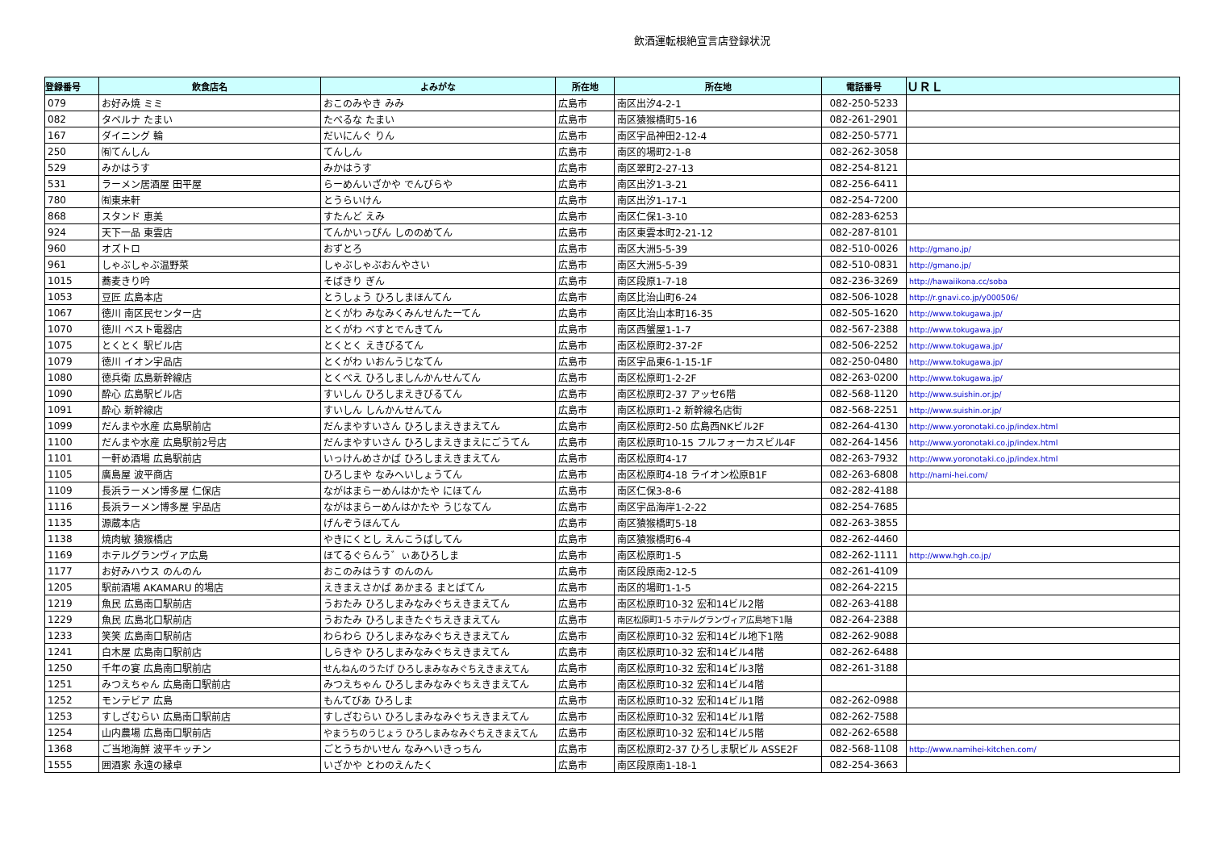飲酒運転根絶宣言店登録状況
| 登録番号 | 飲食店名 | よみがな | 所在地 | 所在地 | 電話番号 | ＵＲＬ |
| --- | --- | --- | --- | --- | --- | --- |
| 079 | お好み焼 ミミ | おこのみやき みみ | 広島市 | 南区出汐4-2-1 | 082-250-5233 | |
| 082 | タベルナ たまい | たべるな たまい | 広島市 | 南区猿猴橋町5-16 | 082-261-2901 | |
| 167 | ダイニング 輪 | だいにんぐ りん | 広島市 | 南区宇品神田2-12-4 | 082-250-5771 | |
| 250 | ㈲てんしん | てんしん | 広島市 | 南区的場町2-1-8 | 082-262-3058 | |
| 529 | みかはうす | みかはうす | 広島市 | 南区翠町2-27-13 | 082-254-8121 | |
| 531 | ラーメン居酒屋 田平屋 | らーめんいざかや でんびらや | 広島市 | 南区出汐1-3-21 | 082-256-6411 | |
| 780 | ㈲東来軒 | とうらいけん | 広島市 | 南区出汐1-17-1 | 082-254-7200 | |
| 868 | スタンド 恵美 | すたんど えみ | 広島市 | 南区仁保1-3-10 | 082-283-6253 | |
| 924 | 天下一品 東雲店 | てんかいっぴん しののめてん | 広島市 | 南区東雲本町2-21-12 | 082-287-8101 | |
| 960 | オズトロ | おずとろ | 広島市 | 南区大洲5-5-39 | 082-510-0026 | http://gmano.jp/ |
| 961 | しゃぶしゃぶ温野菜 | しゃぶしゃぶおんやさい | 広島市 | 南区大洲5-5-39 | 082-510-0831 | http://gmano.jp/ |
| 1015 | 蕎麦きり吟 | そばきり ぎん | 広島市 | 南区段原1-7-18 | 082-236-3269 | http://hawaiikona.cc/soba |
| 1053 | 豆匠 広島本店 | とうしょう ひろしまほんてん | 広島市 | 南区比治山町6-24 | 082-506-1028 | http://r.gnavi.co.jp/y000506/ |
| 1067 | 徳川 南区民センター店 | とくがわ みなみくみんせんたーてん | 広島市 | 南区比治山本町16-35 | 082-505-1620 | http://www.tokugawa.jp/ |
| 1070 | 徳川 ベスト電器店 | とくがわ べすとでんきてん | 広島市 | 南区西蟹屋1-1-7 | 082-567-2388 | http://www.tokugawa.jp/ |
| 1075 | とくとく 駅ビル店 | とくとく えきびるてん | 広島市 | 南区松原町2-37-2F | 082-506-2252 | http://www.tokugawa.jp/ |
| 1079 | 徳川 イオン宇品店 | とくがわ いおんうじなてん | 広島市 | 南区宇品東6-1-15-1F | 082-250-0480 | http://www.tokugawa.jp/ |
| 1080 | 徳兵衛 広島新幹線店 | とくべえ ひろしましんかんせんてん | 広島市 | 南区松原町1-2-2F | 082-263-0200 | http://www.tokugawa.jp/ |
| 1090 | 酔心 広島駅ビル店 | すいしん ひろしまえきびるてん | 広島市 | 南区松原町2-37 アッセ6階 | 082-568-1120 | http://www.suishin.or.jp/ |
| 1091 | 酔心 新幹線店 | すいしん しんかんせんてん | 広島市 | 南区松原町1-2 新幹線名店街 | 082-568-2251 | http://www.suishin.or.jp/ |
| 1099 | だんまや水産 広島駅前店 | だんまやすいさん ひろしまえきまえてん | 広島市 | 南区松原町2-50 広島西NKビル2F | 082-264-4130 | http://www.yoronotaki.co.jp/index.html |
| 1100 | だんまや水産 広島駅前2号店 | だんまやすいさん ひろしまえきまえにごうてん | 広島市 | 南区松原町10-15 フルフォーカスビル4F | 082-264-1456 | http://www.yoronotaki.co.jp/index.html |
| 1101 | 一軒め酒場 広島駅前店 | いっけんめさかば ひろしまえきまえてん | 広島市 | 南区松原町4-17 | 082-263-7932 | http://www.yoronotaki.co.jp/index.html |
| 1105 | 廣島屋 波平商店 | ひろしまや なみへいしょうてん | 広島市 | 南区松原町4-18 ライオン松原B1F | 082-263-6808 | http://nami-hei.com/ |
| 1109 | 長浜ラーメン博多屋 仁保店 | ながはまらーめんはかたや にほてん | 広島市 | 南区仁保3-8-6 | 082-282-4188 | |
| 1116 | 長浜ラーメン博多屋 宇品店 | ながはまらーめんはかたや うじなてん | 広島市 | 南区宇品海岸1-2-22 | 082-254-7685 | |
| 1135 | 源蔵本店 | げんぞうほんてん | 広島市 | 南区猿猴橋町5-18 | 082-263-3855 | |
| 1138 | 焼肉敏 猿猴橋店 | やきにくとし えんこうばしてん | 広島市 | 南区猿猴橋町6-4 | 082-262-4460 | |
| 1169 | ホテルグランヴィア広島 | ほてるぐらんう゛ぃあひろしま | 広島市 | 南区松原町1-5 | 082-262-1111 | http://www.hgh.co.jp/ |
| 1177 | お好みハウス のんのん | おこのみはうす のんのん | 広島市 | 南区段原南2-12-5 | 082-261-4109 | |
| 1205 | 駅前酒場 AKAMARU 的場店 | えきまえさかば あかまる まとばてん | 広島市 | 南区的場町1-1-5 | 082-264-2215 | |
| 1219 | 魚民 広島南口駅前店 | うおたみ ひろしまみなみぐちえきまえてん | 広島市 | 南区松原町10-32 宏和14ビル2階 | 082-263-4188 | |
| 1229 | 魚民 広島北口駅前店 | うおたみ ひろしまきたぐちえきまえてん | 広島市 | 南区松原町1-5 ホテルグランヴィア広島地下1階 | 082-264-2388 | |
| 1233 | 笑笑 広島南口駅前店 | わらわら ひろしまみなみぐちえきまえてん | 広島市 | 南区松原町10-32 宏和14ビル地下1階 | 082-262-9088 | |
| 1241 | 白木屋 広島南口駅前店 | しらきや ひろしまみなみぐちえきまえてん | 広島市 | 南区松原町10-32 宏和14ビル4階 | 082-262-6488 | |
| 1250 | 千年の宴 広島南口駅前店 | せんねんのうたげ ひろしまみなみぐちえきまえてん | 広島市 | 南区松原町10-32 宏和14ビル3階 | 082-261-3188 | |
| 1251 | みつえちゃん 広島南口駅前店 | みつえちゃん ひろしまみなみぐちえきまえてん | 広島市 | 南区松原町10-32 宏和14ビル4階 | | |
| 1252 | モンテビア 広島 | もんてびあ ひろしま | 広島市 | 南区松原町10-32 宏和14ビル1階 | 082-262-0988 | |
| 1253 | すしざむらい 広島南口駅前店 | すしざむらい ひろしまみなみぐちえきまえてん | 広島市 | 南区松原町10-32 宏和14ビル1階 | 082-262-7588 | |
| 1254 | 山内農場 広島南口駅前店 | やまうちのうじょう ひろしまみなみぐちえきまえてん | 広島市 | 南区松原町10-32 宏和14ビル5階 | 082-262-6588 | |
| 1368 | ご当地海鮮 波平キッチン | ごとうちかいせん なみへいきっちん | 広島市 | 南区松原町2-37 ひろしま駅ビル ASSE2F | 082-568-1108 | http://www.namihei-kitchen.com/ |
| 1555 | 囲酒家 永遠の縁卓 | いざかや とわのえんたく | 広島市 | 南区段原南1-18-1 | 082-254-3663 | |